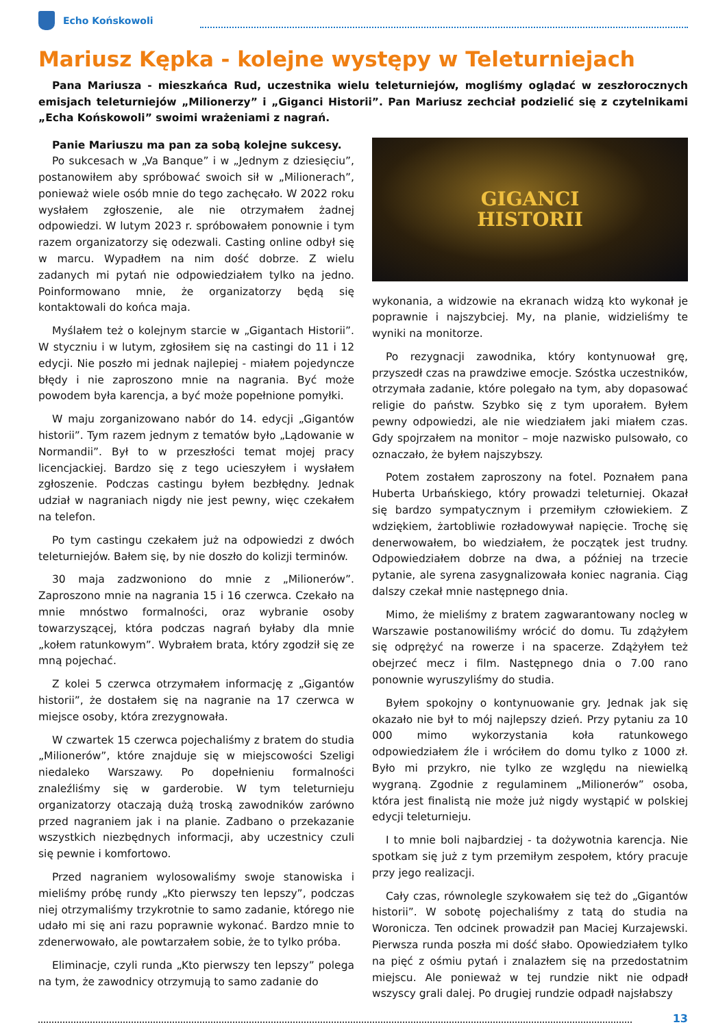Echo Końskowoli
Mariusz Kępka - kolejne występy w Teleturniejach
Pana Mariusza - mieszkańca Rud, uczestnika wielu teleturniejów, mogliśmy oglądać w zeszłorocznych emisjach teleturniejów „Milionerzy” i „Giganci Historii”. Pan Mariusz zechciał podzielić się z czytelnikami „Echa Końskowoli” swoimi wrażeniami z nagrań.
Panie Mariuszu ma pan za sobą kolejne sukcesy.
Po sukcesach w „Va Banque” i w „Jednym z dziesięciu”, postanowiłem aby spróbować swoich sił w „Milionerach”, ponieważ wiele osób mnie do tego zachęcało. W 2022 roku wysłałem zgłoszenie, ale nie otrzymałem żadnej odpowiedzi. W lutym 2023 r. spróbowałem ponownie i tym razem organizatorzy się odezwali. Casting online odbył się w marcu. Wypadłem na nim dość dobrze. Z wielu zadanych mi pytań nie odpowiedziałem tylko na jedno. Poinformowano mnie, że organizatorzy będą się kontaktowali do końca maja.
Myślałem też o kolejnym starcie w „Gigantach Historii”. W styczniu i w lutym, zgłosiłem się na castingi do 11 i 12 edycji. Nie poszło mi jednak najlepiej - miałem pojedyncze błędy i nie zaproszono mnie na nagrania. Być może powodem była karencja, a być może popełnione pomyłki.
W maju zorganizowano nabór do 14. edycji „Gigantów historii”. Tym razem jednym z tematów było „Lądowanie w Normandii”. Był to w przeszłości temat mojej pracy licencjackiej. Bardzo się z tego ucieszyłem i wysłałem zgłoszenie. Podczas castingu byłem bezbłędny. Jednak udział w nagraniach nigdy nie jest pewny, więc czekałem na telefon.
Po tym castingu czekałem już na odpowiedzi z dwóch teleturniejów. Bałem się, by nie doszło do kolizji terminów.
30 maja zadzwoniono do mnie z „Milionerów”. Zaproszono mnie na nagrania 15 i 16 czerwca. Czekało na mnie mnóstwo formalności, oraz wybranie osoby towarzyszącej, która podczas nagrań byłaby dla mnie „kołem ratunkowym”. Wybrałem brata, który zgodził się ze mną pojechać.
Z kolei 5 czerwca otrzymałem informację z „Gigantów historii”, że dostałem się na nagranie na 17 czerwca w miejsce osoby, która zrezygnowała.
W czwartek 15 czerwca pojechaliśmy z bratem do studia „Milionerów”, które znajduje się w miejscowości Szeligi niedaleko Warszawy. Po dopełnieniu formalności znaleźliśmy się w garderobie. W tym teleturnieju organizatorzy otaczają dużą troską zawodników zarówno przed nagraniem jak i na planie. Zadbano o przekazanie wszystkich niezbędnych informacji, aby uczestnicy czuli się pewnie i komfortowo.
Przed nagraniem wylosowaliśmy swoje stanowiska i mieliśmy próbę rundy „Kto pierwszy ten lepszy”, podczas niej otrzymaliśmy trzykrotnie to samo zadanie, którego nie udało mi się ani razu poprawnie wykonać. Bardzo mnie to zdenerwowało, ale powtarzałem sobie, że to tylko próba.
Eliminacje, czyli runda „Kto pierwszy ten lepszy” polega na tym, że zawodnicy otrzymują to samo zadanie do
GIGANCI
HISTORII
wykonania, a widzowie na ekranach widzą kto wykonał je poprawnie i najszybciej. My, na planie, widzieliśmy te wyniki na monitorze.
Po rezygnacji zawodnika, który kontynuował grę, przyszedł czas na prawdziwe emocje. Szóstka uczestników, otrzymała zadanie, które polegało na tym, aby dopasować religie do państw. Szybko się z tym uporałem. Byłem pewny odpowiedzi, ale nie wiedziałem jaki miałem czas. Gdy spojrzałem na monitor – moje nazwisko pulsowało, co oznaczało, że byłem najszybszy.
Potem zostałem zaproszony na fotel. Poznałem pana Huberta Urbańskiego, który prowadzi teleturniej. Okazał się bardzo sympatycznym i przemiłym człowiekiem. Z wdziękiem, żartobliwie rozładowywał napięcie. Trochę się denerwowałem, bo wiedziałem, że początek jest trudny. Odpowiedziałem dobrze na dwa, a później na trzecie pytanie, ale syrena zasygnalizowała koniec nagrania. Ciąg dalszy czekał mnie następnego dnia.
Mimo, że mieliśmy z bratem zagwarantowany nocleg w Warszawie postanowiliśmy wrócić do domu. Tu zdążyłem się odprężyć na rowerze i na spacerze. Zdążyłem też obejrzeć mecz i film. Następnego dnia o 7.00 rano ponownie wyruszyliśmy do studia.
Byłem spokojny o kontynuowanie gry. Jednak jak się okazało nie był to mój najlepszy dzień. Przy pytaniu za 10 000 mimo wykorzystania koła ratunkowego odpowiedziałem źle i wróciłem do domu tylko z 1000 zł. Było mi przykro, nie tylko ze względu na niewielką wygraną. Zgodnie z regulaminem „Milionerów” osoba, która jest finalistą nie może już nigdy wystąpić w polskiej edycji teleturnieju.
I to mnie boli najbardziej - ta dożywotnia karencja. Nie spotkam się już z tym przemiłym zespołem, który pracuje przy jego realizacji.
Cały czas, równolegle szykowałem się też do „Gigantów historii”. W sobotę pojechaliśmy z tatą do studia na Woronicza. Ten odcinek prowadził pan Maciej Kurzajewski. Pierwsza runda poszła mi dość słabo. Opowiedziałem tylko na pięć z ośmiu pytań i znalazłem się na przedostatnim miejscu. Ale ponieważ w tej rundzie nikt nie odpadł wszyscy grali dalej. Po drugiej rundzie odpadł najsłabszy
13